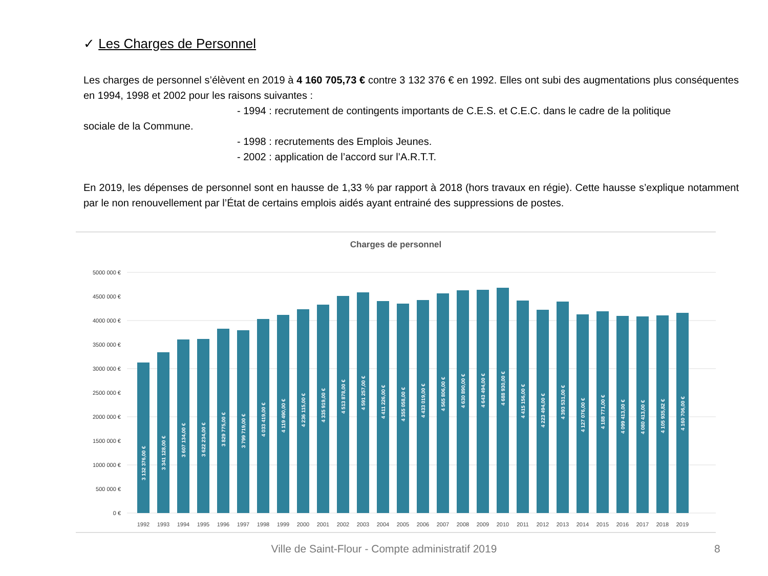✓ Les Charges de Personnel
Les charges de personnel s’élèvent en 2019 à 4 160 705,73 € contre 3 132 376 € en 1992. Elles ont subi des augmentations plus conséquentes en 1994, 1998 et 2002 pour les raisons suivantes :
- 1994 : recrutement de contingents importants de C.E.S. et C.E.C. dans le cadre de la politique
sociale de la Commune.
- 1998 : recrutements des Emplois Jeunes.
- 2002 : application de l’accord sur l’A.R.T.T.
En 2019, les dépenses de personnel sont en hausse de 1,33 % par rapport à 2018 (hors travaux en régie). Cette hausse s’explique notamment par le non renouvellement par l’État de certains emplois aidés ayant entrainé des suppressions de postes.
Charges de personnel
5000 000 €
4500 000 €
4000 000 €
3500 000 €
3000 000 €
2500 000 €
2000 000 €
1500 000 €
1000 000 €
500 000 €
0 €
3 132 376,00 €
3 341 128,00 €
3 607 134,00 €
3 622 234,00 €
3 829 775,00 €
3 799 719,00 €
4 033 419,00 €
4 119 490,00 €
4 236 115,00 €
4 335 919,00 €
4 513 878,00 €
4 591 257,00 €
4 411 226,00 €
4 355 058,00 €
4 433 019,00 €
4 565 806,00 €
4 630 890,00 €
4 643 494,00 €
4 688 930,00 €
4 415 156,00 €
4 223 494,00 €
4 393 531,00 €
4 127 076,00 €
4 188 771,00 €
4 099 413,00 €
4 080 413,00 €
4 105 935,82 €
4 160 706,00 €
1992
1993
1994
1995
1996
1997
1998
1999
2000
2001
2002
2003
2004
2005
2006
2007
2008
2009
2010
2011
2012
2013
2014
2015
2016
2017
2018
2019
Ville de Saint-Flour - Compte administratif 2019 8